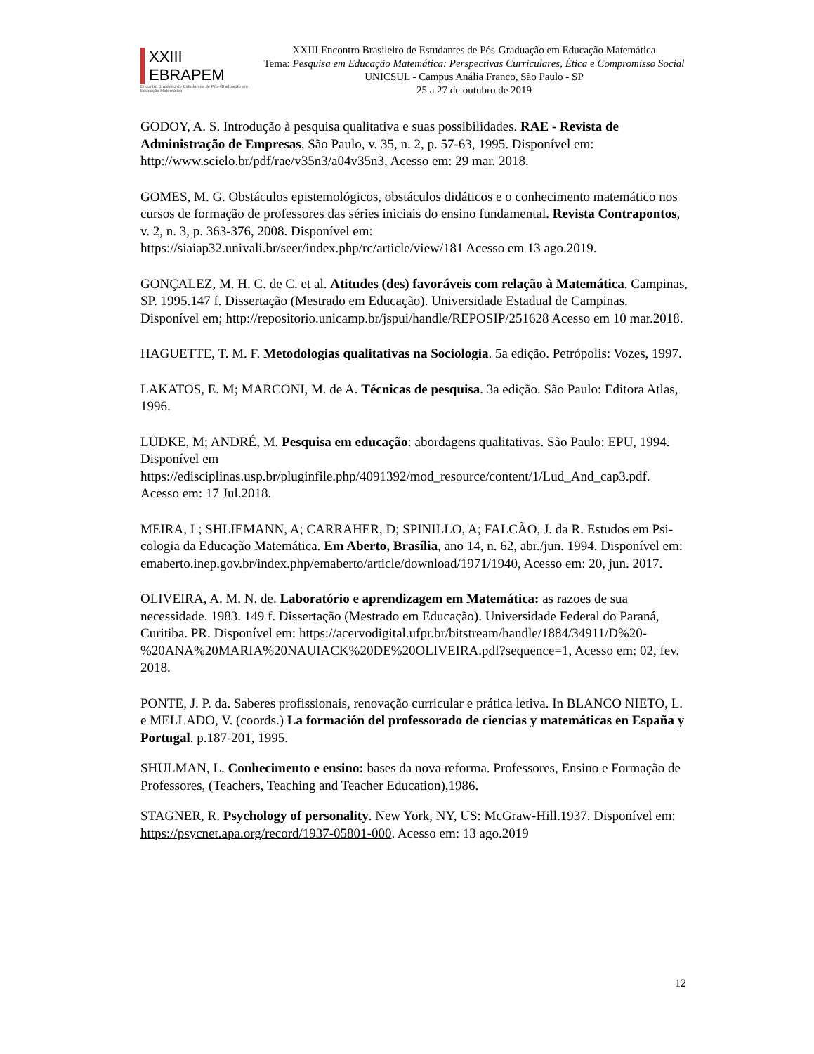XXIII EBRAPEM
Encontro Brasileiro de Estudantes de Pós-Graduação em Educação Matemática
XXIII Encontro Brasileiro de Estudantes de Pós-Graduação em Educação Matemática
Tema: Pesquisa em Educação Matemática: Perspectivas Curriculares, Ética e Compromisso Social
UNICSUL - Campus Anália Franco, São Paulo - SP
25 a 27 de outubro de 2019
GODOY, A. S. Introdução à pesquisa qualitativa e suas possibilidades. RAE - Revista de Administração de Empresas, São Paulo, v. 35, n. 2, p. 57-63, 1995. Disponível em: http://www.scielo.br/pdf/rae/v35n3/a04v35n3, Acesso em: 29 mar. 2018.
GOMES, M. G. Obstáculos epistemológicos, obstáculos didáticos e o conhecimento matemático nos cursos de formação de professores das séries iniciais do ensino fundamental. Revista Contrapontos, v. 2, n. 3, p. 363-376, 2008. Disponível em: https://siaiap32.univali.br/seer/index.php/rc/article/view/181 Acesso em 13 ago.2019.
GONÇALEZ, M. H. C. de C. et al. Atitudes (des) favoráveis com relação à Matemática. Campinas, SP. 1995.147 f. Dissertação (Mestrado em Educação). Universidade Estadual de Campinas. Disponível em; http://repositorio.unicamp.br/jspui/handle/REPOSIP/251628 Acesso em 10 mar.2018.
HAGUETTE, T. M. F. Metodologias qualitativas na Sociologia. 5a edição. Petrópolis: Vozes, 1997.
LAKATOS, E. M; MARCONI, M. de A. Técnicas de pesquisa. 3a edição. São Paulo: Editora Atlas, 1996.
LÜDKE, M; ANDRÉ, M. Pesquisa em educação: abordagens qualitativas. São Paulo: EPU, 1994. Disponível em https://edisciplinas.usp.br/pluginfile.php/4091392/mod_resource/content/1/Lud_And_cap3.pdf. Acesso em: 17 Jul.2018.
MEIRA, L; SHLIEMANN, A; CARRAHER, D; SPINILLO, A; FALCÃO, J. da R. Estudos em Psi-cologia da Educação Matemática. Em Aberto, Brasília, ano 14, n. 62, abr./jun. 1994. Disponível em: emaberto.inep.gov.br/index.php/emaberto/article/download/1971/1940, Acesso em: 20, jun. 2017.
OLIVEIRA, A. M. N. de. Laboratório e aprendizagem em Matemática: as razoes de sua necessidade. 1983. 149 f. Dissertação (Mestrado em Educação). Universidade Federal do Paraná, Curitiba. PR. Disponível em: https://acervodigital.ufpr.br/bitstream/handle/1884/34911/D%20-%20ANA%20MARIA%20NAUIACK%20DE%20OLIVEIRA.pdf?sequence=1, Acesso em: 02, fev. 2018.
PONTE, J. P. da. Saberes profissionais, renovação curricular e prática letiva. In BLANCO NIETO, L. e MELLADO, V. (coords.) La formación del professorado de ciencias y matemáticas en España y Portugal. p.187-201, 1995.
SHULMAN, L. Conhecimento e ensino: bases da nova reforma. Professores, Ensino e Formação de Professores, (Teachers, Teaching and Teacher Education),1986.
STAGNER, R. Psychology of personality. New York, NY, US: McGraw-Hill.1937. Disponível em: https://psycnet.apa.org/record/1937-05801-000. Acesso em: 13 ago.2019
12